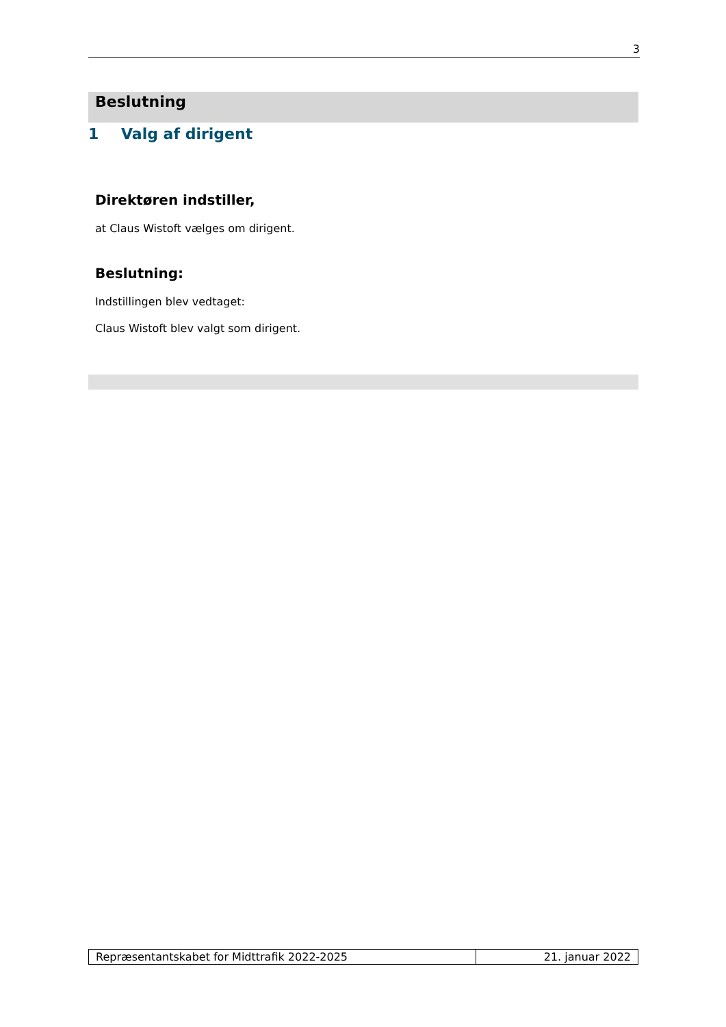3
Beslutning
1 Valg af dirigent
Direktøren indstiller,
at Claus Wistoft vælges om dirigent.
Beslutning:
Indstillingen blev vedtaget:
Claus Wistoft blev valgt som dirigent.
| Repræsentantskabet for Midttrafik 2022-2025 | 21. januar 2022 |